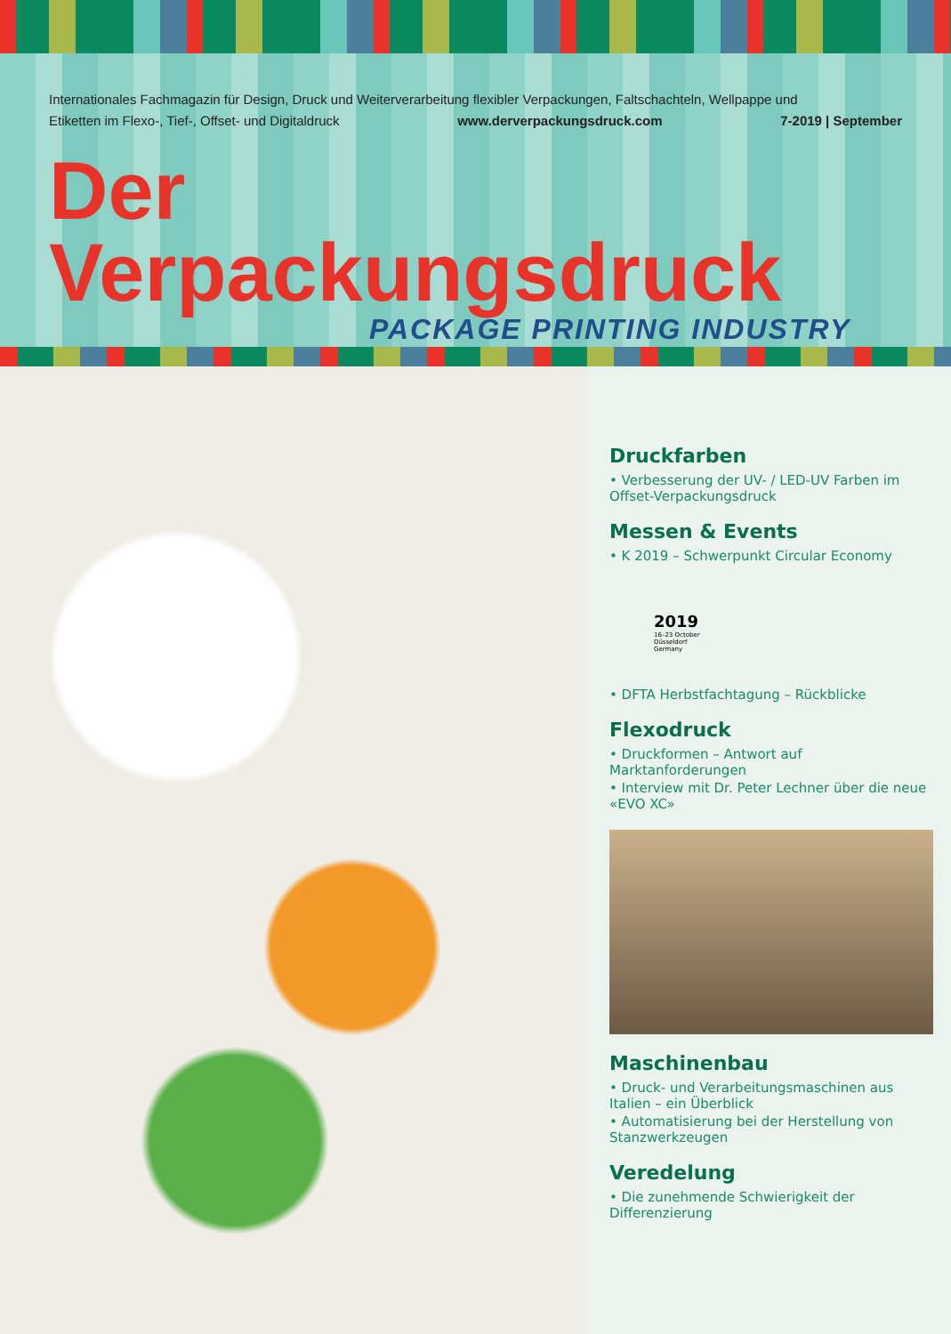Internationales Fachmagazin für Design, Druck und Weiterverarbeitung flexibler Verpackungen, Faltschachteln, Wellpappe und
Etiketten im Flexo-, Tief-, Offset- und Digitaldruck www.derverpackungsdruck.com 7-2019 | September
Der Verpackungsdruck
PACKAGE PRINTING INDUSTRY
Druckfarben
• Verbesserung der UV- / LED-UV Farben im Offset-Verpackungsdruck
Messen & Events
• K 2019 – Schwerpunkt Circular Economy
2019
16–23 October Düsseldorf Germany
• DFTA Herbstfachtagung – Rückblicke
Flexodruck
• Druckformen – Antwort auf Marktanforderungen
• Interview mit Dr. Peter Lechner über die neue «EVO XC»
Maschinenbau
• Druck- und Verarbeitungsmaschinen aus Italien – ein Überblick
• Automatisierung bei der Herstellung von Stanzwerkzeugen
Veredelung
• Die zunehmende Schwierigkeit der Differenzierung